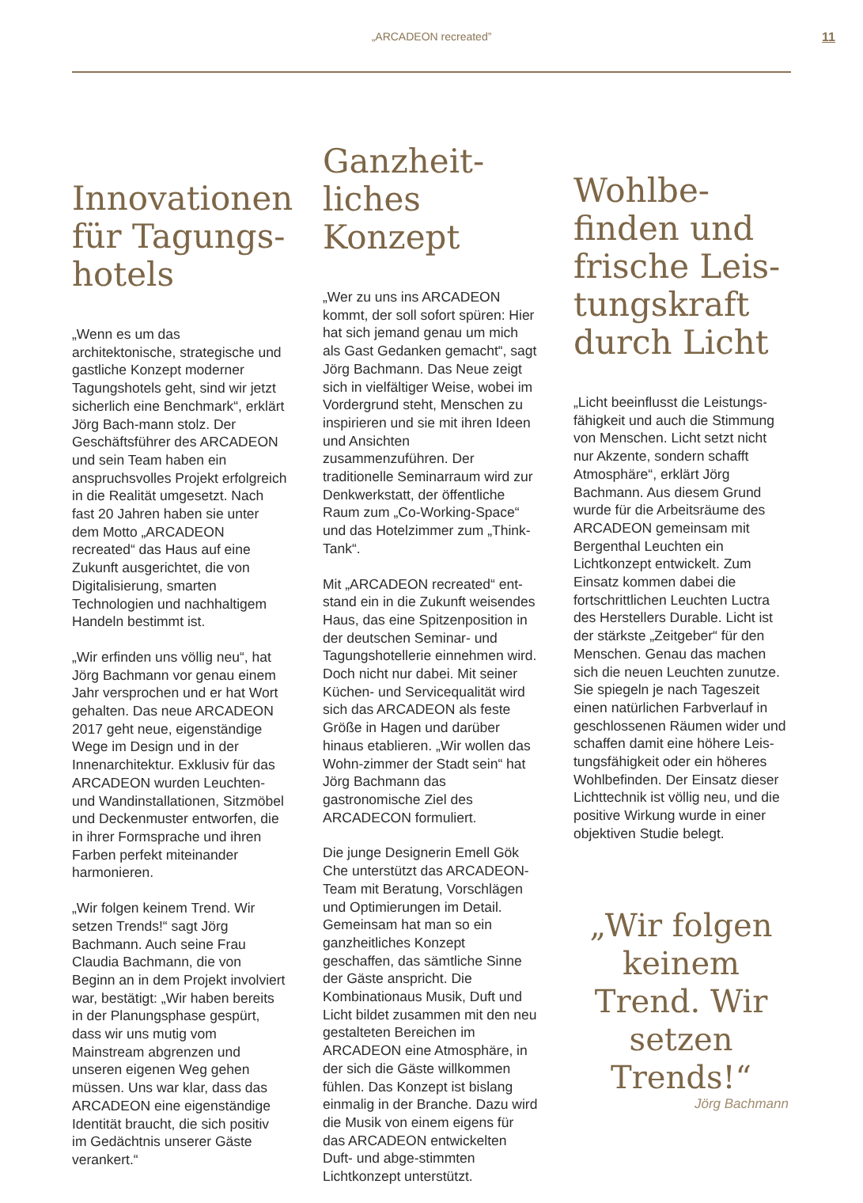„ARCADEON recreated”
11
Innovationen für Tagungs-hotels
„Wenn es um das architektonische, strategische und gastliche Konzept moderner Tagungshotels geht, sind wir jetzt sicherlich eine Benchmark“, erklärt Jörg Bach-mann stolz. Der Geschäftsführer des ARCADEON und sein Team haben ein anspruchsvolles Projekt erfolgreich in die Realität umgesetzt. Nach fast 20 Jahren haben sie unter dem Motto „ARCADEON recreated“ das Haus auf eine Zukunft ausgerichtet, die von Digitalisierung, smarten Technologien und nachhaltigem Handeln bestimmt ist.
„Wir erfinden uns völlig neu“, hat Jörg Bachmann vor genau einem Jahr versprochen und er hat Wort gehalten. Das neue ARCADEON 2017 geht neue, eigenständige Wege im Design und in der Innenarchitektur. Exklusiv für das ARCADEON wurden Leuchten- und Wandinstallationen, Sitzmöbel und Deckenmuster entworfen, die in ihrer Formsprache und ihren Farben perfekt miteinander harmonieren.
„Wir folgen keinem Trend. Wir setzen Trends!“ sagt Jörg Bachmann. Auch seine Frau Claudia Bachmann, die von Beginn an in dem Projekt involviert war, bestätigt: „Wir haben bereits in der Planungsphase gespürt, dass wir uns mutig vom Mainstream abgrenzen und unseren eigenen Weg gehen müssen. Uns war klar, dass das ARCADEON eine eigenständige Identität braucht, die sich positiv im Gedächtnis unserer Gäste verankert.“
Ganzheit-liches Konzept
„Wer zu uns ins ARCADEON kommt, der soll sofort spüren: Hier hat sich jemand genau um mich als Gast Gedanken gemacht“, sagt Jörg Bachmann. Das Neue zeigt sich in vielfältiger Weise, wobei im Vordergrund steht, Menschen zu inspirieren und sie mit ihren Ideen und Ansichten zusammenzuführen. Der traditionelle Seminarraum wird zur Denkwerkstatt, der öffentliche Raum zum „Co-Working-Space“ und das Hotelzimmer zum „Think-Tank“.
Mit „ARCADEON recreated“ ent-stand ein in die Zukunft weisendes Haus, das eine Spitzenposition in der deutschen Seminar- und Tagungshotellerie einnehmen wird. Doch nicht nur dabei. Mit seiner Küchen- und Servicequalität wird sich das ARCADEON als feste Größe in Hagen und darüber hinaus etablieren. „Wir wollen das Wohn-zimmer der Stadt sein“ hat Jörg Bachmann das gastronomische Ziel des ARCADECON formuliert.
Die junge Designerin Emell Gök Che unterstützt das ARCADEON-Team mit Beratung, Vorschlägen und Optimierungen im Detail. Gemeinsam hat man so ein ganzheitliches Konzept geschaffen, das sämtliche Sinne der Gäste anspricht. Die Kombinationaus Musik, Duft und Licht bildet zusammen mit den neu gestalteten Bereichen im ARCADEON eine Atmosphäre, in der sich die Gäste willkommen fühlen. Das Konzept ist bislang einmalig in der Branche. Dazu wird die Musik von einem eigens für das ARCADEON entwickelten Duft- und abge-stimmten Lichtkonzept unterstützt.
Wohlbe-finden und frische Leis-tungskraft durch Licht
„Licht beeinflusst die Leistungs-fähigkeit und auch die Stimmung von Menschen. Licht setzt nicht nur Akzente, sondern schafft Atmosphäre“, erklärt Jörg Bachmann. Aus diesem Grund wurde für die Arbeitsräume des ARCADEON gemeinsam mit Bergenthal Leuchten ein Lichtkonzept entwickelt. Zum Einsatz kommen dabei die fortschrittlichen Leuchten Luctra des Herstellers Durable. Licht ist der stärkste „Zeitgeber“ für den Menschen. Genau das machen sich die neuen Leuchten zunutze. Sie spiegeln je nach Tageszeit einen natürlichen Farbverlauf in geschlossenen Räumen wider und schaffen damit eine höhere Leis-tungsfähigkeit oder ein höheres Wohlbefinden. Der Einsatz dieser Lichttechnik ist völlig neu, und die positive Wirkung wurde in einer objektiven Studie belegt.
„Wir folgen keinem Trend. Wir setzen Trends!“
Jörg Bachmann